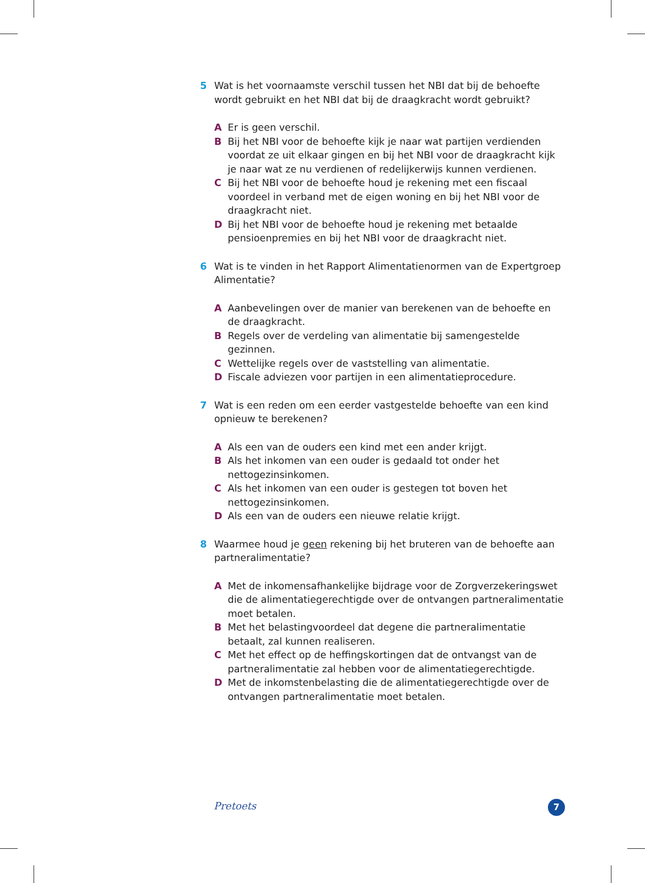5 Wat is het voornaamste verschil tussen het NBI dat bij de behoefte wordt gebruikt en het NBI dat bij de draagkracht wordt gebruikt?
A Er is geen verschil.
B Bij het NBI voor de behoefte kijk je naar wat partijen verdienden voordat ze uit elkaar gingen en bij het NBI voor de draagkracht kijk je naar wat ze nu verdienen of redelijkerwijs kunnen verdienen.
C Bij het NBI voor de behoefte houd je rekening met een fiscaal voordeel in verband met de eigen woning en bij het NBI voor de draagkracht niet.
D Bij het NBI voor de behoefte houd je rekening met betaalde pensioenpremies en bij het NBI voor de draagkracht niet.
6 Wat is te vinden in het Rapport Alimentatienormen van de Expertgroep Alimentatie?
A Aanbevelingen over de manier van berekenen van de behoefte en de draagkracht.
B Regels over de verdeling van alimentatie bij samengestelde gezinnen.
C Wettelijke regels over de vaststelling van alimentatie.
D Fiscale adviezen voor partijen in een alimentatieprocedure.
7 Wat is een reden om een eerder vastgestelde behoefte van een kind opnieuw te berekenen?
A Als een van de ouders een kind met een ander krijgt.
B Als het inkomen van een ouder is gedaald tot onder het nettogezinsinkomen.
C Als het inkomen van een ouder is gestegen tot boven het nettogezinsinkomen.
D Als een van de ouders een nieuwe relatie krijgt.
8 Waarmee houd je geen rekening bij het bruteren van de behoefte aan partneralimentatie?
A Met de inkomensafhankelijke bijdrage voor de Zorgverzekeringswet die de alimentatiegerechtigde over de ontvangen partneralimentatie moet betalen.
B Met het belastingvoordeel dat degene die partneralimentatie betaalt, zal kunnen realiseren.
C Met het effect op de heffingskortingen dat de ontvangst van de partneralimentatie zal hebben voor de alimentatiegerechtigde.
D Met de inkomstenbelasting die de alimentatiegerechtigde over de ontvangen partneralimentatie moet betalen.
Pretoets 7